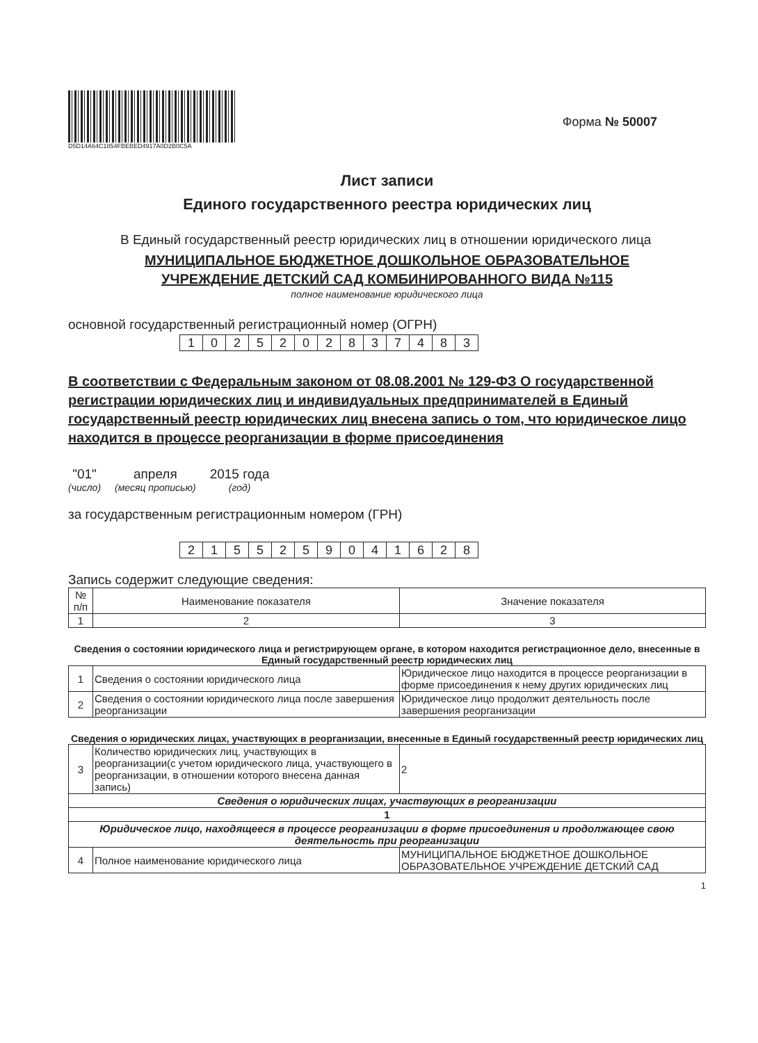D5D14A64C1854FBEBED4917A0D2B0C5A
Форма № 50007
Лист записи
Единого государственного реестра юридических лиц
В Единый государственный реестр юридических лиц в отношении юридического лица
МУНИЦИПАЛЬНОЕ БЮДЖЕТНОЕ ДОШКОЛЬНОЕ ОБРАЗОВАТЕЛЬНОЕ
УЧРЕЖДЕНИЕ ДЕТСКИЙ САД КОМБИНИРОВАННОГО ВИДА №115
полное наименование юридического лица
основной государственный регистрационный номер (ОГРН)
| 1 | 0 | 2 | 5 | 2 | 0 | 2 | 8 | 3 | 7 | 4 | 8 | 3 |
В соответствии с Федеральным законом от 08.08.2001 № 129-ФЗ О государственной регистрации юридических лиц и индивидуальных предпринимателей в Единый государственный реестр юридических лиц внесена запись о том, что юридическое лицо находится в процессе реорганизации в форме присоединения
"01"
(число)
апреля
(месяц прописью)
2015 года
(год)
за государственным регистрационным номером (ГРН)
| 2 | 1 | 5 | 5 | 2 | 5 | 9 | 0 | 4 | 1 | 6 | 2 | 8 |
Запись содержит следующие сведения:
| № п/п | Наименование показателя | Значение показателя |
| --- | --- | --- |
| 1 | 2 | 3 |
Сведения о состоянии юридического лица и регистрирующем органе, в котором находится регистрационное дело, внесенные в Единый государственный реестр юридических лиц
| 1 | Сведения о состоянии юридического лица | Юридическое лицо находится в процессе реорганизации в форме присоединения к нему других юридических лиц |
| 2 | Сведения о состоянии юридического лица после завершения реорганизации | Юридическое лицо продолжит деятельность после завершения реорганизации |
Сведения о юридических лицах, участвующих в реорганизации, внесенные в Единый государственный реестр юридических лиц
| 3 | Количество юридических лиц, участвующих в реорганизации(с учетом юридического лица, участвующего в реорганизации, в отношении которого внесена данная запись) | 2 |
| Сведения о юридических лицах, участвующих в реорганизации | | |
| 1 | | |
| Юридическое лицо, находящееся в процессе реорганизации в форме присоединения и продолжающее свою деятельность при реорганизации | | |
| 4 | Полное наименование юридического лица | МУНИЦИПАЛЬНОЕ БЮДЖЕТНОЕ ДОШКОЛЬНОЕ ОБРАЗОВАТЕЛЬНОЕ УЧРЕЖДЕНИЕ ДЕТСКИЙ САД |
1